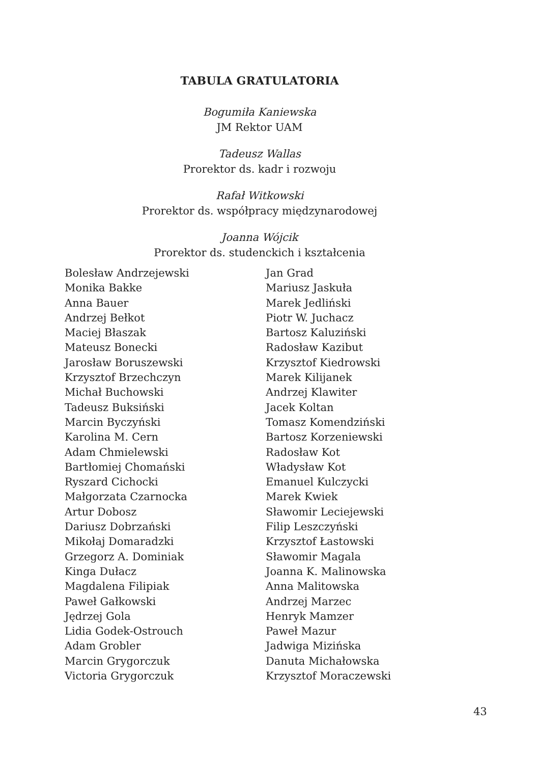TABULA GRATULATORIA
Bogumiła Kaniewska
JM Rektor UAM
Tadeusz Wallas
Prorektor ds. kadr i rozwoju
Rafał Witkowski
Prorektor ds. współpracy międzynarodowej
Joanna Wójcik
Prorektor ds. studenckich i kształcenia
Bolesław Andrzejewski
Monika Bakke
Anna Bauer
Andrzej Bełkot
Maciej Błaszak
Mateusz Bonecki
Jarosław Boruszewski
Krzysztof Brzechczyn
Michał Buchowski
Tadeusz Buksiński
Marcin Byczyński
Karolina M. Cern
Adam Chmielewski
Bartłomiej Chomański
Ryszard Cichocki
Małgorzata Czarnocka
Artur Dobosz
Dariusz Dobrzański
Mikołaj Domaradzki
Grzegorz A. Dominiak
Kinga Dułacz
Magdalena Filipiak
Paweł Gałkowski
Jędrzej Gola
Lidia Godek-Ostrouch
Adam Grobler
Marcin Grygorczuk
Victoria Grygorczuk
Jan Grad
Mariusz Jaskuła
Marek Jedliński
Piotr W. Juchacz
Bartosz Kaluziński
Radosław Kazibut
Krzysztof Kiedrowski
Marek Kilijanek
Andrzej Klawiter
Jacek Koltan
Tomasz Komendziński
Bartosz Korzeniewski
Radosław Kot
Władysław Kot
Emanuel Kulczycki
Marek Kwiek
Sławomir Leciejewski
Filip Leszczyński
Krzysztof Łastowski
Sławomir Magala
Joanna K. Malinowska
Anna Malitowska
Andrzej Marzec
Henryk Mamzer
Paweł Mazur
Jadwiga Mizińska
Danuta Michałowska
Krzysztof Moraczewski
43